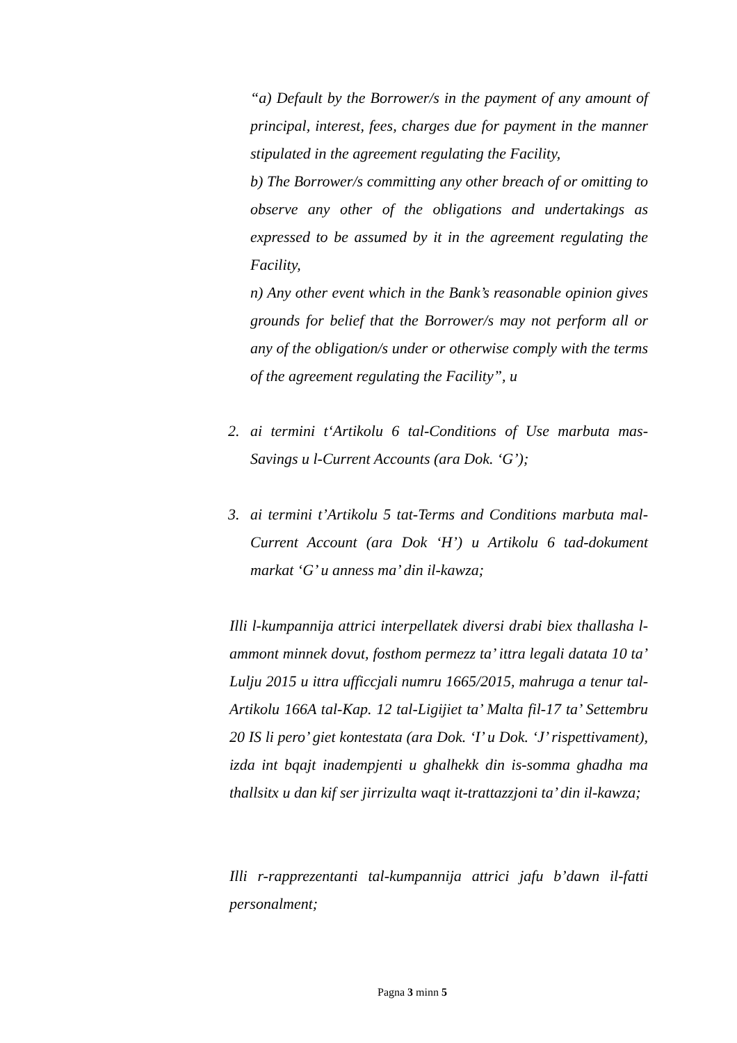“a) Default by the Borrower/s in the payment of any amount of principal, interest, fees, charges due for payment in the manner stipulated in the agreement regulating the Facility,
b) The Borrower/s committing any other breach of or omitting to observe any other of the obligations and undertakings as expressed to be assumed by it in the agreement regulating the Facility,
n) Any other event which in the Bank’s reasonable opinion gives grounds for belief that the Borrower/s may not perform all or any of the obligation/s under or otherwise comply with the terms of the agreement regulating the Facility”, u
2. ai termini t‘Artikolu 6 tal-Conditions of Use marbuta mas-Savings u l-Current Accounts (ara Dok. ‘G’);
3. ai termini t’Artikolu 5 tat-Terms and Conditions marbuta mal-Current Account (ara Dok ‘H’) u Artikolu 6 tad-dokument markat ‘G’ u anness ma’ din il-kawza;
Illi l-kumpannija attrici interpellatek diversi drabi biex thallasha l-ammont minnek dovut, fosthom permezz ta’ ittra legali datata 10 ta’ Lulju 2015 u ittra ufficcjali numru 1665/2015, mahruga a tenur tal-Artikolu 166A tal-Kap. 12 tal-Ligijiet ta’ Malta fil-17 ta’ Settembru 20 IS li pero’ giet kontestata (ara Dok. ‘I’ u Dok. ‘J’ rispettivament), izda int bqajt inadempjenti u ghalhekk din is-somma ghadha ma thallsitx u dan kif ser jirrizulta waqt it-trattazzjoni ta’ din il-kawza;
Illi r-rapprezentanti tal-kumpannija attrici jafu b’dawn il-fatti personalment;
Pagna 3 minn 5